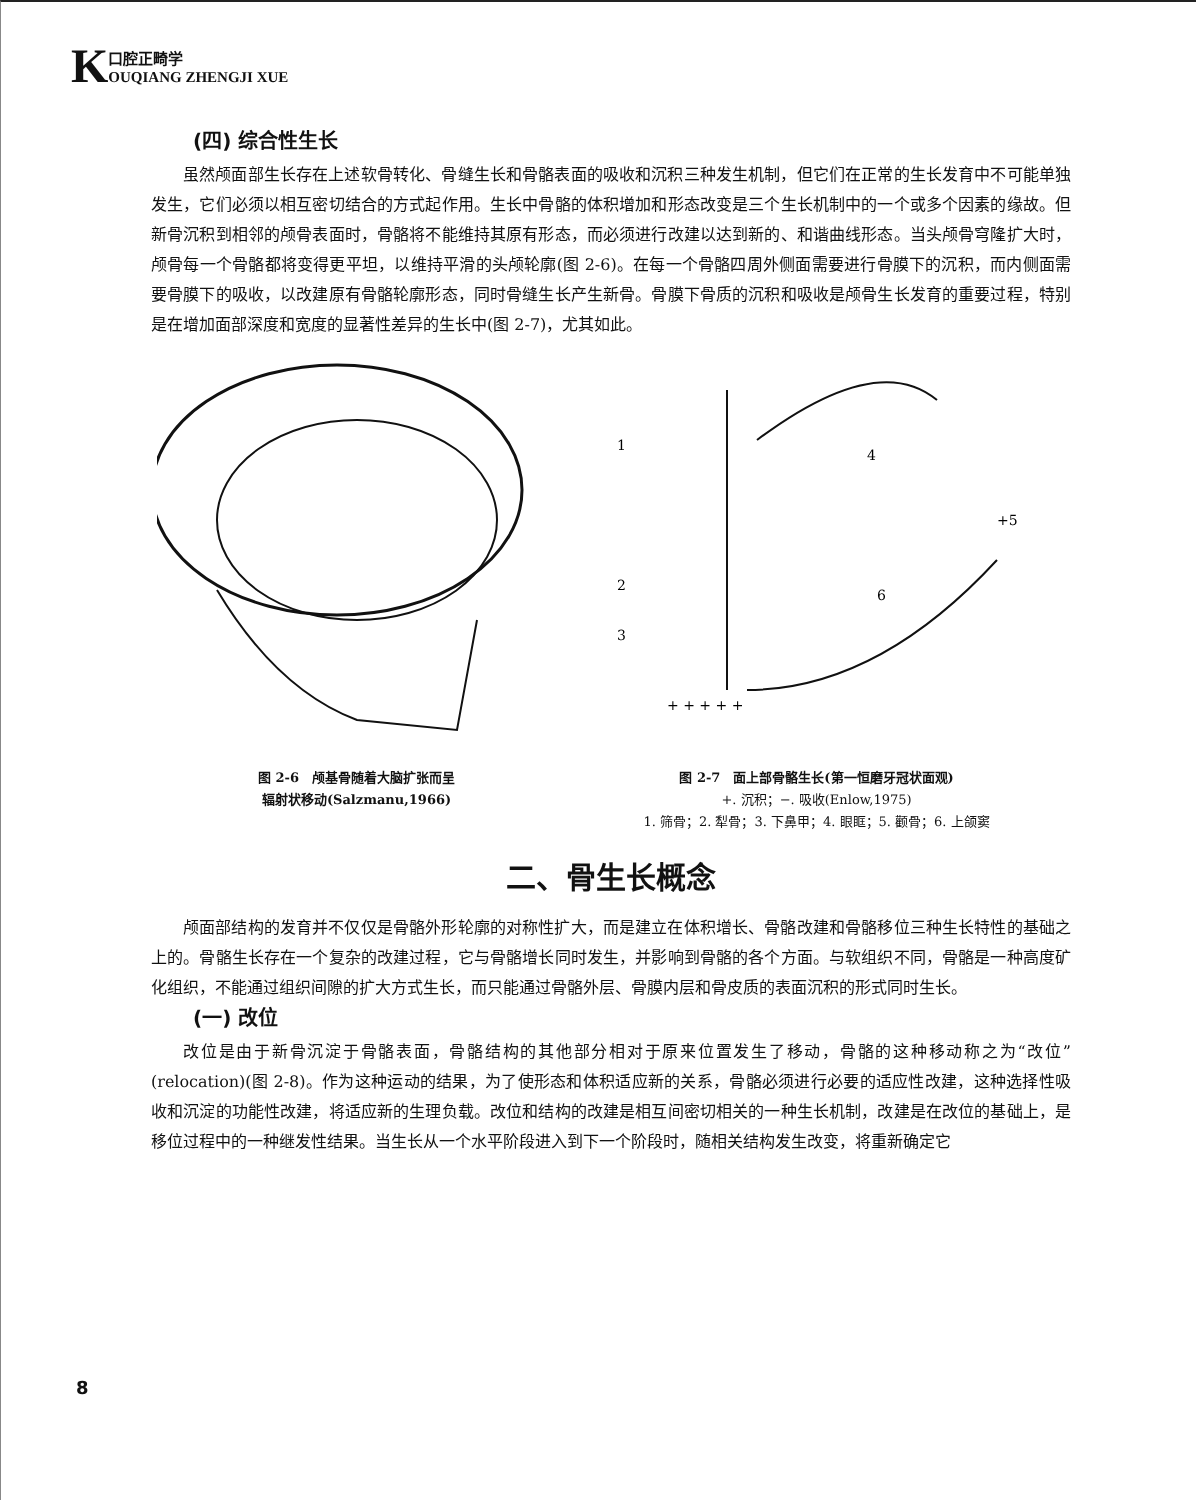K
口腔正畸学
OUQIANG ZHENGJI XUE
(四) 综合性生长
虽然颅面部生长存在上述软骨转化、骨缝生长和骨骼表面的吸收和沉积三种发生机制，但它们在正常的生长发育中不可能单独发生，它们必须以相互密切结合的方式起作用。生长中骨骼的体积增加和形态改变是三个生长机制中的一个或多个因素的缘故。但新骨沉积到相邻的颅骨表面时，骨骼将不能维持其原有形态，而必须进行改建以达到新的、和谐曲线形态。当头颅骨穹隆扩大时，颅骨每一个骨骼都将变得更平坦，以维持平滑的头颅轮廓(图 2-6)。在每一个骨骼四周外侧面需要进行骨膜下的沉积，而内侧面需要骨膜下的吸收，以改建原有骨骼轮廓形态，同时骨缝生长产生新骨。骨膜下骨质的沉积和吸收是颅骨生长发育的重要过程，特别是在增加面部深度和宽度的显著性差异的生长中(图 2-7)，尤其如此。
图 2-6　颅基骨随着大脑扩张而呈
辐射状移动(Salzmanu,1966)
1
2
3
4
+5
6
+ + + + +
图 2-7　面上部骨骼生长(第一恒磨牙冠状面观)
+. 沉积；−. 吸收(Enlow,1975)
1. 筛骨；2. 犁骨；3. 下鼻甲；4. 眼眶；5. 颧骨；6. 上颌窦
二、骨生长概念
颅面部结构的发育并不仅仅是骨骼外形轮廓的对称性扩大，而是建立在体积增长、骨骼改建和骨骼移位三种生长特性的基础之上的。骨骼生长存在一个复杂的改建过程，它与骨骼增长同时发生，并影响到骨骼的各个方面。与软组织不同，骨骼是一种高度矿化组织，不能通过组织间隙的扩大方式生长，而只能通过骨骼外层、骨膜内层和骨皮质的表面沉积的形式同时生长。
(一) 改位
改位是由于新骨沉淀于骨骼表面，骨骼结构的其他部分相对于原来位置发生了移动，骨骼的这种移动称之为“改位”(relocation)(图 2-8)。作为这种运动的结果，为了使形态和体积适应新的关系，骨骼必须进行必要的适应性改建，这种选择性吸收和沉淀的功能性改建，将适应新的生理负载。改位和结构的改建是相互间密切相关的一种生长机制，改建是在改位的基础上，是移位过程中的一种继发性结果。当生长从一个水平阶段进入到下一个阶段时，随相关结构发生改变，将重新确定它
8